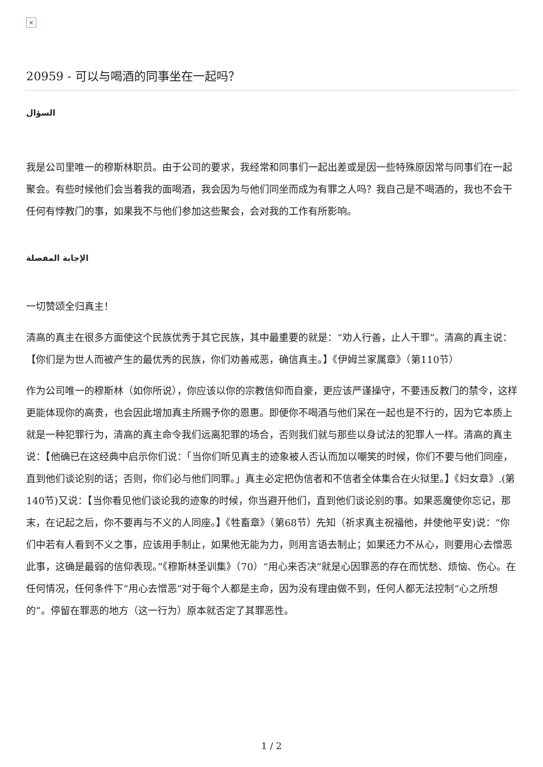×
20959 - 可以与喝酒的同事坐在一起吗？
السؤال
我是公司里唯一的穆斯林职员。由于公司的要求，我经常和同事们一起出差或是因一些特殊原因常与同事们在一起聚会。有些时候他们会当着我的面喝酒，我会因为与他们同坐而成为有罪之人吗？我自己是不喝酒的，我也不会干任何有悖教门的事，如果我不与他们参加这些聚会，会对我的工作有所影响。
الإجابة المفصلة
一切赞颂全归真主！
清高的真主在很多方面使这个民族优秀于其它民族，其中最重要的就是：“劝人行善，止人干罪”。清高的真主说：【你们是为世人而被产生的最优秀的民族，你们劝善戒恶，确信真主。】《伊姆兰家属章》（第110节）
作为公司唯一的穆斯林（如你所说），你应该以你的宗教信仰而自豪，更应该严谨操守，不要违反教门的禁令，这样更能体现你的高贵，也会因此增加真主所赐予你的恩惠。即便你不喝酒与他们呆在一起也是不行的，因为它本质上就是一种犯罪行为，清高的真主命令我们远离犯罪的场合，否则我们就与那些以身试法的犯罪人一样。清高的真主说：【他确已在这经典中启示你们说：「当你们听见真主的迹象被人否认而加以嘲笑的时候，你们不要与他们同座，直到他们谈论别的话；否则，你们必与他们同罪。」真主必定把伪信者和不信者全体集合在火狱里。】《妇女章》.(第140节)又说：【当你看见他们谈论我的迹象的时候，你当避开他们，直到他们谈论别的事。如果恶魔使你忘记，那末，在记起之后，你不要再与不义的人同座。】《牲畜章》（第68节）先知（祈求真主祝福他，并使他平安)说：“你们中若有人看到不义之事，应该用手制止，如果他无能为力，则用言语去制止；如果还力不从心，则要用心去憎恶此事，这确是最弱的信仰表现。”《穆斯林圣训集》（70）“用心来否决”就是心因罪恶的存在而忧愁、烦恼、伤心。在任何情况，任何条件下“用心去憎恶”对于每个人都是主命，因为没有理由做不到，任何人都无法控制“心之所想的”。停留在罪恶的地方（这一行为）原本就否定了其罪恶性。
1 / 2